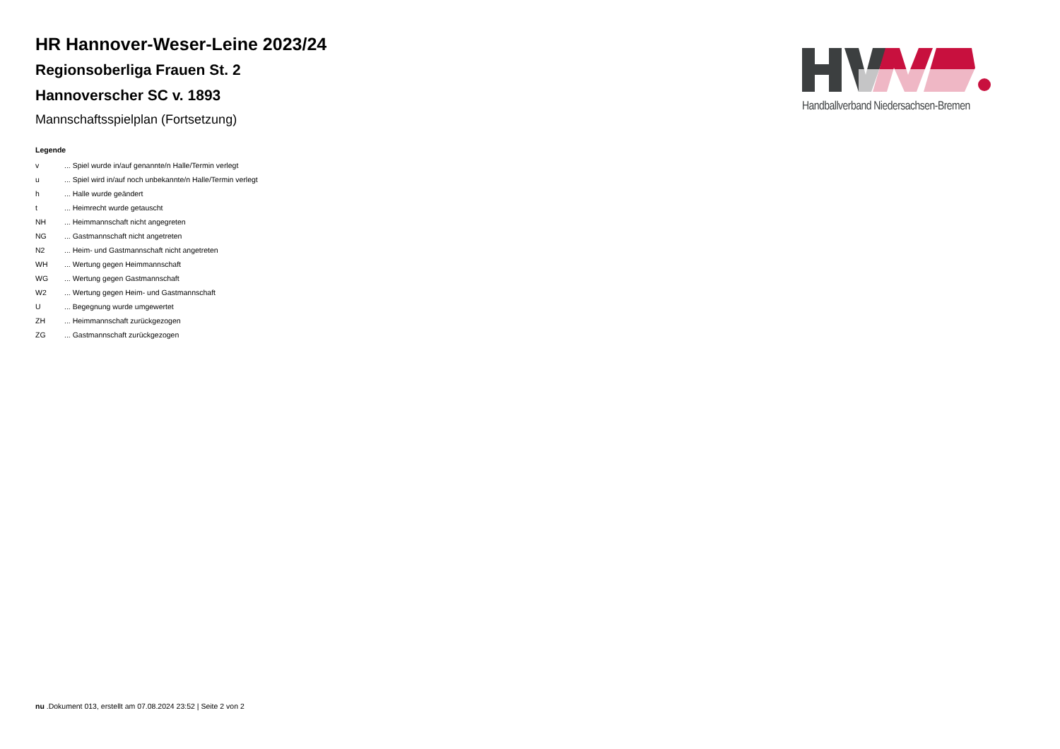HR Hannover-Weser-Leine 2023/24
Regionsoberliga Frauen St. 2
Hannoverscher SC v. 1893
Mannschaftsspielplan (Fortsetzung)
Legende
| v | ... Spiel wurde in/auf genannte/n Halle/Termin verlegt |
| u | ... Spiel wird in/auf noch unbekannte/n Halle/Termin verlegt |
| h | ... Halle wurde geändert |
| t | ... Heimrecht wurde getauscht |
| NH | ... Heimmannschaft nicht angegreten |
| NG | ... Gastmannschaft nicht angetreten |
| N2 | ... Heim- und Gastmannschaft nicht angetreten |
| WH | ... Wertung gegen Heimmannschaft |
| WG | ... Wertung gegen Gastmannschaft |
| W2 | ... Wertung gegen Heim- und Gastmannschaft |
| U | ... Begegnung wurde umgewertet |
| ZH | ... Heimmannschaft zurückgezogen |
| ZG | ... Gastmannschaft zurückgezogen |
Handballverband Niedersachsen-Bremen
nu .Dokument 013, erstellt am 07.08.2024 23:52 | Seite 2 von 2